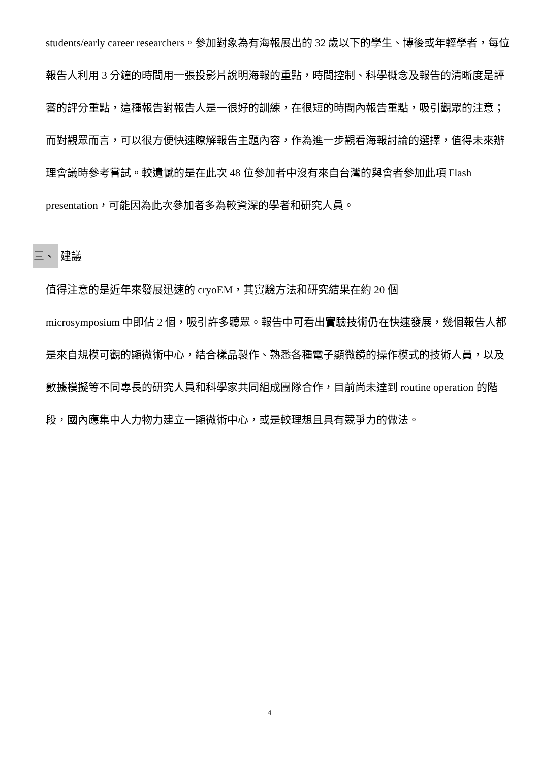students/early career researchers。參加對象為有海報展出的 32 歲以下的學生、博後或年輕學者，每位報告人利用 3 分鐘的時間用一張投影片說明海報的重點，時間控制、科學概念及報告的清晰度是評審的評分重點，這種報告對報告人是一很好的訓練，在很短的時間內報告重點，吸引觀眾的注意；而對觀眾而言，可以很方便快速瞭解報告主題內容，作為進一步觀看海報討論的選擇，值得未來辦理會議時參考嘗試。較遺憾的是在此次 48 位參加者中沒有來自台灣的與會者參加此項 Flash presentation，可能因為此次參加者多為較資深的學者和研究人員。
三、 建議
值得注意的是近年來發展迅速的 cryoEM，其實驗方法和研究結果在約 20 個
microsymposium 中即佔 2 個，吸引許多聽眾。報告中可看出實驗技術仍在快速發展，幾個報告人都是來自規模可觀的顯微術中心，結合樣品製作、熟悉各種電子顯微鏡的操作模式的技術人員，以及數據模擬等不同專長的研究人員和科學家共同組成團隊合作，目前尚未達到 routine operation 的階段，國內應集中人力物力建立一顯微術中心，或是較理想且具有競爭力的做法。
4